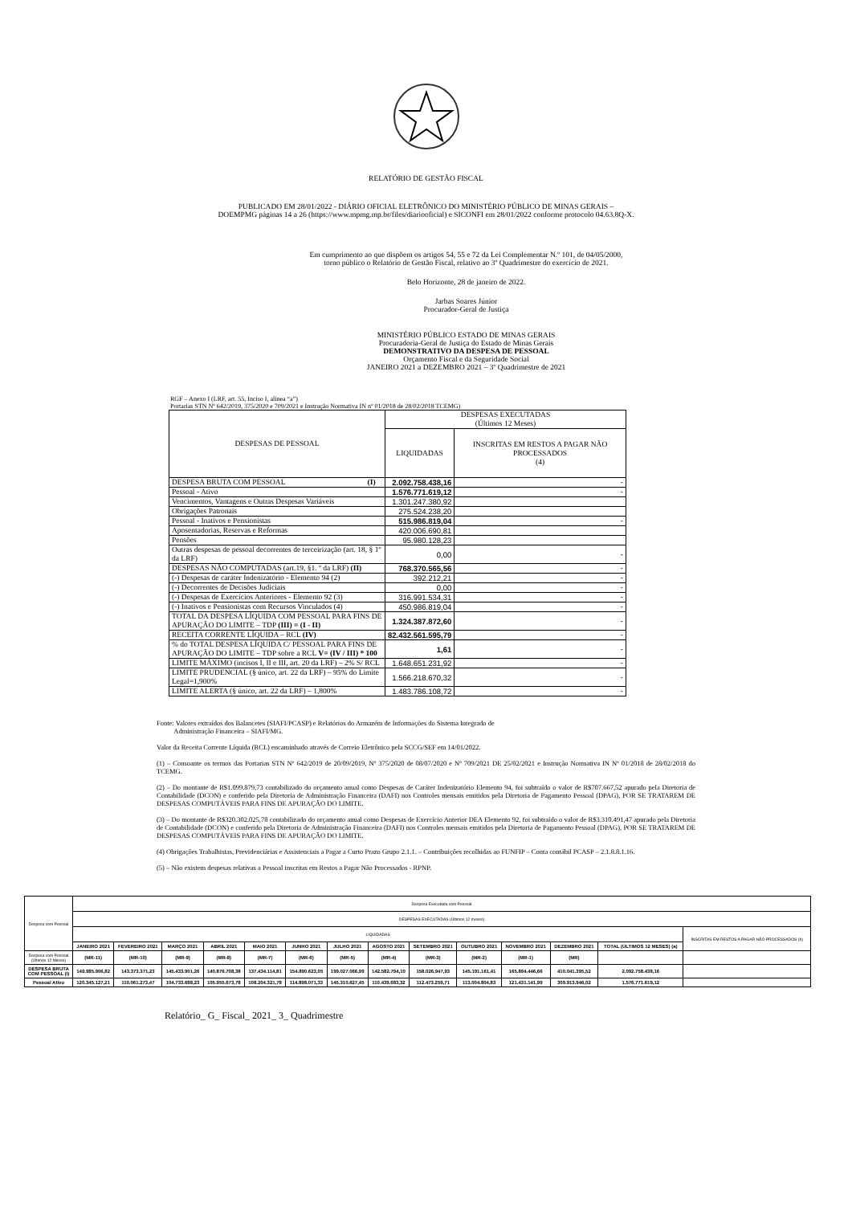RELATÓRIO DE GESTÃO FISCAL
PUBLICADO EM 28/01/2022 - DIÁRIO OFICIAL ELETRÔNICO DO MINISTÉRIO PÚBLICO DE MINAS GERAIS –
DOEMPMG páginas 14 a 26 (https://www.mpmg.mp.br/files/diariooficial) e SICONFI em 28/01/2022 conforme protocolo 04.63.8Q-X.
Em cumprimento ao que dispõem os artigos 54, 55 e 72 da Lei Complementar N.º 101, de 04/05/2000,
torno público o Relatório de Gestão Fiscal, relativo ao 3º Quadrimestre do exercício de 2021.
Belo Horizonte, 28 de janeiro de 2022.
Jarbas Soares Júnior
Procurador-Geral de Justiça
MINISTÉRIO PÚBLICO ESTADO DE MINAS GERAIS
Procuradoria-Geral de Justiça do Estado de Minas Gerais
DEMONSTRATIVO DA DESPESA DE PESSOAL
Orçamento Fiscal e da Seguridade Social
JANEIRO 2021 a DEZEMBRO 2021 – 3º Quadrimestre de 2021
RGF – Anexo I (LRF, art. 55, Inciso I, alínea “a”)
Portarias STN Nº 642/2019, 375/2020 e 709/2021 e Instrução Normativa IN nº 01/2018 de 28/02/2018 TCEMG)
| DESPESAS DE PESSOAL | DESPESAS EXECUTADAS (Últimos 12 Meses) | |
| | LIQUIDADAS | INSCRITAS EM RESTOS A PAGAR NÃO PROCESSADOS (4) |
| DESPESA BRUTA COM PESSOAL (I) | 2.092.758.438,16 | - |
| Pessoal - Ativo | 1.576.771.619,12 | - |
| Vencimentos, Vantagens e Outras Despesas Variáveis | 1.301.247.380,92 | |
| Obrigações Patronais | 275.524.238,20 | |
| Pessoal - Inativos e Pensionistas | 515.986.819,04 | - |
| Aposentadorias, Reservas e Reformas | 420.006.690,81 | |
| Pensões | 95.980.128,23 | |
| Outras despesas de pessoal decorrentes de terceirização (art. 18, § 1º da LRF) | 0,00 | - |
| DESPESAS NÃO COMPUTADAS (art.19, §1. º da LRF) (II) | 768.370.565,56 | - |
| (-) Despesas de caráter Indenizatório - Elemento 94 (2) | 392.212,21 | - |
| (-) Decorrentes de Decisões Judiciais | 0,00 | - |
| (-) Despesas de Exercícios Anteriores - Elemento 92 (3) | 316.991.534,31 | - |
| (-) Inativos e Pensionistas com Recursos Vinculados (4) | 450.986.819,04 | - |
| TOTAL DA DESPESA LÍQUIDA COM PESSOAL PARA FINS DE APURAÇÃO DO LIMITE – TDP (III) = (I - II) | 1.324.387.872,60 | - |
| RECEITA CORRENTE LÍQUIDA – RCL (IV) | 82.432.561.595,79 | - |
| % do TOTAL DESPESA LÍQUIDA C/ PESSOAL PARA FINS DE APURAÇÃO DO LIMITE – TDP sobre a RCL V= (IV / III) * 100 | 1,61 | - |
| LIMITE MÁXIMO (incisos I, II e III, art. 20 da LRF) – 2% S/ RCL | 1.648.651.231,92 | - |
| LIMITE PRUDENCIAL (§ único, art. 22 da LRF) – 95% do Limite Legal=1,900% | 1.566.218.670,32 | - |
| LIMITE ALERTA (§ único, art. 22 da LRF) – 1,800% | 1.483.786.108,72 | - |
Fonte: Valores extraídos dos Balancetes (SIAFI/PCASP) e Relatórios do Armazém de Informações do Sistema Integrado de
Administração Financeira – SIAFI/MG.
Valor da Receita Corrente Líquida (RCL) encaminhado através de Correio Eletrônico pela SCCG/SEF em 14/01/2022.
(1) – Consoante os termos das Portarias STN Nº 642/2019 de 20/09/2019, Nº 375/2020 de 08/07/2020 e Nº 709/2021 DE 25/02/2021 e Instrução Normativa IN Nº 01/2018 de 28/02/2018 do TCEMG.
(2) – Do montante de R$1.099.879,73 contabilizado do orçamento anual como Despesas de Caráter Indenizatório Elemento 94, foi subtraído o valor de R$707.667,52 apurado pela Diretoria de Contabilidade (DCON) e conferido pela Diretoria de Administração Financeira (DAFI) nos Controles mensais emitidos pela Diretoria de Pagamento Pessoal (DPAG), POR SE TRATAREM DE DESPESAS COMPUTÁVEIS PARA FINS DE APURAÇÃO DO LIMITE.
(3) – Do montante de R$320.302.025,78 contabilizado do orçamento anual como Despesas de Exercício Anterior DEA Elemento 92, foi subtraído o valor de R$3.310.491,47 apurado pela Diretoria de Contabilidade (DCON) e conferido pela Diretoria de Administração Financeira (DAFI) nos Controles mensais emitidos pela Diretoria de Pagamento Pessoal (DPAG), POR SE TRATAREM DE DESPESAS COMPUTÁVEIS PARA FINS DE APURAÇÃO DO LIMITE.
(4) Obrigações Trabalhistas, Previdenciárias e Assistenciais a Pagar a Curto Prazo Grupo 2.1.1. – Contribuições recolhidas ao FUNFIP – Conta contábil PCASP – 2.1.8.8.1.16.
(5) – Não existem despesas relativas a Pessoal inscritas em Restos a Pagar Não Processados - RPNP.
| Despesa com Pessoal | Despesa Executada com Pessoal | | | | | | | | | | | | | |
| | DESPESAS EXECUTADAS (Últimos 12 meses) | | | | | | | | | | | | | |
| | LIQUIDADAS | | | | | | | | | | | | | INSCRITAS EM RESTOS A PAGAR NÃO PROCESSADOS (b) |
| | JANEIRO 2021 | FEVEREIRO 2021 | MARÇO 2021 | ABRIL 2021 | MAIO 2021 | JUNHO 2021 | JULHO 2021 | AGOSTO 2021 | SETEMBRO 2021 | OUTUBRO 2021 | NOVEMBRO 2021 | DEZEMBRO 2021 | TOTAL (ÚLTIMOS 12 MESES) (a) | |
| Despesa com Pessoal (Últimos 12 Meses) | (MR-11) | (MR-10) | (MR-9) | (MR-8) | (MR-7) | (MR-6) | (MR-5) | (MR-4) | (MR-3) | (MR-2) | (MR-1) | (MR) | | |
| DESPESA BRUTA COM PESSOAL (I) | 149.985.906,82 | 143.373.371,23 | 145.433.901,26 | 140.876.708,38 | 137.434.114,81 | 154.890.623,05 | 199.027.066,99 | 142.582.794,10 | 158.026.947,93 | 145.191.161,41 | 165.894.446,66 | 410.041.395,52 | 2.092.758.438,16 | |
| Pessoal Ativo | 120.345.127,21 | 110.061.273,47 | 104.733.688,23 | 105.955.673,78 | 108.204.321,78 | 114.898.071,33 | 145.310.627,45 | 110.439.683,32 | 112.473.259,71 | 113.004.804,83 | 121.431.141,99 | 309.913.946,02 | 1.576.771.619,12 | |
Relatório_ G_ Fiscal_ 2021_ 3_ Quadrimestre